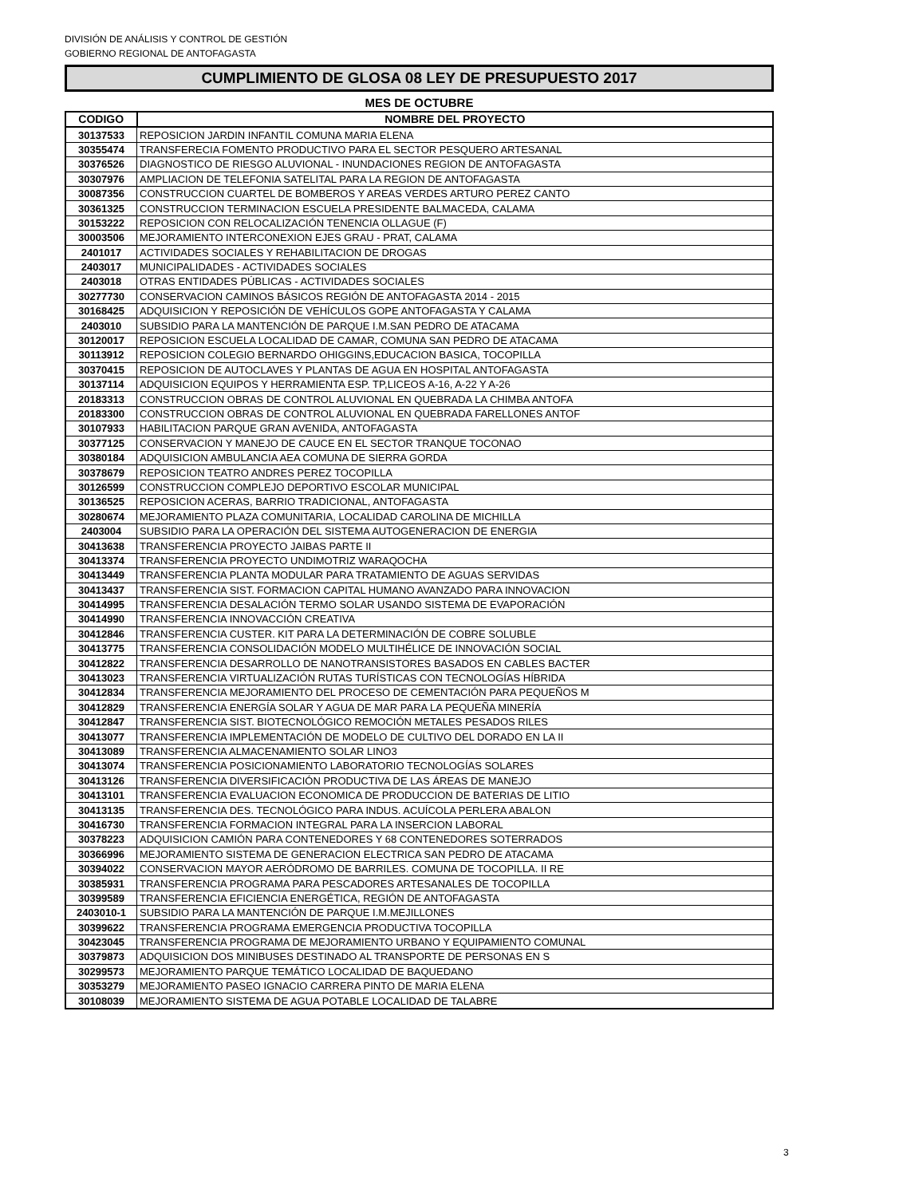DIVISIÓN DE ANÁLISIS Y CONTROL DE GESTIÓN
GOBIERNO REGIONAL DE ANTOFAGASTA
CUMPLIMIENTO DE GLOSA 08 LEY DE PRESUPUESTO 2017
MES DE OCTUBRE
| CODIGO | NOMBRE DEL PROYECTO |
| --- | --- |
| 30137533 | REPOSICION JARDIN INFANTIL COMUNA MARIA ELENA |
| 30355474 | TRANSFERECIA FOMENTO PRODUCTIVO PARA EL SECTOR PESQUERO ARTESANAL |
| 30376526 | DIAGNOSTICO DE RIESGO ALUVIONAL - INUNDACIONES REGION DE ANTOFAGASTA |
| 30307976 | AMPLIACION DE TELEFONIA SATELITAL PARA LA REGION DE ANTOFAGASTA |
| 30087356 | CONSTRUCCION CUARTEL DE BOMBEROS Y AREAS VERDES ARTURO PEREZ CANTO |
| 30361325 | CONSTRUCCION TERMINACION ESCUELA PRESIDENTE BALMACEDA, CALAMA |
| 30153222 | REPOSICION CON RELOCALIZACIÓN TENENCIA OLLAGUE (F) |
| 30003506 | MEJORAMIENTO INTERCONEXION EJES GRAU - PRAT, CALAMA |
| 2401017 | ACTIVIDADES SOCIALES Y REHABILITACION DE DROGAS |
| 2403017 | MUNICIPALIDADES - ACTIVIDADES SOCIALES |
| 2403018 | OTRAS ENTIDADES PÚBLICAS - ACTIVIDADES SOCIALES |
| 30277730 | CONSERVACION CAMINOS BÁSICOS REGIÓN DE ANTOFAGASTA 2014 - 2015 |
| 30168425 | ADQUISICION Y REPOSICIÓN DE VEHÍCULOS GOPE ANTOFAGASTA Y CALAMA |
| 2403010 | SUBSIDIO PARA LA MANTENCIÓN DE PARQUE I.M.SAN PEDRO DE ATACAMA |
| 30120017 | REPOSICION ESCUELA LOCALIDAD DE CAMAR, COMUNA SAN PEDRO DE ATACAMA |
| 30113912 | REPOSICION COLEGIO BERNARDO OHIGGINS,EDUCACION BASICA, TOCOPILLA |
| 30370415 | REPOSICION DE AUTOCLAVES Y PLANTAS DE AGUA EN HOSPITAL ANTOFAGASTA |
| 30137114 | ADQUISICION EQUIPOS Y HERRAMIENTA ESP. TP,LICEOS A-16, A-22 Y A-26 |
| 20183313 | CONSTRUCCION OBRAS DE CONTROL ALUVIONAL EN QUEBRADA LA CHIMBA ANTOFA |
| 20183300 | CONSTRUCCION OBRAS DE CONTROL ALUVIONAL EN QUEBRADA FARELLONES ANTOF |
| 30107933 | HABILITACION PARQUE GRAN AVENIDA, ANTOFAGASTA |
| 30377125 | CONSERVACION Y MANEJO DE CAUCE EN EL SECTOR TRANQUE TOCONAO |
| 30380184 | ADQUISICION AMBULANCIA AEA COMUNA DE SIERRA GORDA |
| 30378679 | REPOSICION TEATRO ANDRES PEREZ TOCOPILLA |
| 30126599 | CONSTRUCCION COMPLEJO DEPORTIVO ESCOLAR MUNICIPAL |
| 30136525 | REPOSICION ACERAS, BARRIO TRADICIONAL, ANTOFAGASTA |
| 30280674 | MEJORAMIENTO PLAZA COMUNITARIA, LOCALIDAD CAROLINA DE MICHILLA |
| 2403004 | SUBSIDIO PARA LA OPERACIÓN DEL SISTEMA AUTOGENERACION DE ENERGIA |
| 30413638 | TRANSFERENCIA PROYECTO JAIBAS PARTE II |
| 30413374 | TRANSFERENCIA PROYECTO UNDIMOTRIZ WARAQOCHA |
| 30413449 | TRANSFERENCIA PLANTA MODULAR PARA TRATAMIENTO DE AGUAS SERVIDAS |
| 30413437 | TRANSFERENCIA SIST. FORMACION CAPITAL HUMANO AVANZADO PARA INNOVACION |
| 30414995 | TRANSFERENCIA DESALACIÓN TERMO SOLAR USANDO SISTEMA DE EVAPORACIÓN |
| 30414990 | TRANSFERENCIA INNOVACCIÓN CREATIVA |
| 30412846 | TRANSFERENCIA CUSTER. KIT PARA LA DETERMINACIÓN DE COBRE SOLUBLE |
| 30413775 | TRANSFERENCIA CONSOLIDACIÓN MODELO MULTIHÉLICE DE INNOVACIÓN SOCIAL |
| 30412822 | TRANSFERENCIA DESARROLLO DE NANOTRANSISTORES BASADOS EN CABLES BACTER |
| 30413023 | TRANSFERENCIA VIRTUALIZACIÓN RUTAS TURÍSTICAS CON TECNOLOGÍAS HÍBRIDA |
| 30412834 | TRANSFERENCIA MEJORAMIENTO DEL PROCESO DE CEMENTACIÓN PARA PEQUEÑOS M |
| 30412829 | TRANSFERENCIA ENERGÍA SOLAR Y AGUA DE MAR PARA LA PEQUEÑA MINERÍA |
| 30412847 | TRANSFERENCIA SIST. BIOTECNOLÓGICO REMOCIÓN METALES PESADOS RILES |
| 30413077 | TRANSFERENCIA IMPLEMENTACIÓN DE MODELO DE CULTIVO DEL DORADO EN LA II |
| 30413089 | TRANSFERENCIA ALMACENAMIENTO SOLAR LINO3 |
| 30413074 | TRANSFERENCIA POSICIONAMIENTO LABORATORIO TECNOLOGÍAS SOLARES |
| 30413126 | TRANSFERENCIA DIVERSIFICACIÓN PRODUCTIVA DE LAS ÁREAS DE MANEJO |
| 30413101 | TRANSFERENCIA EVALUACION ECONOMICA DE PRODUCCION DE BATERIAS DE LITIO |
| 30413135 | TRANSFERENCIA DES. TECNOLÓGICO PARA INDUS. ACUÍCOLA PERLERA ABALON |
| 30416730 | TRANSFERENCIA FORMACION INTEGRAL PARA LA INSERCION LABORAL |
| 30378223 | ADQUISICION CAMIÓN PARA CONTENEDORES Y 68 CONTENEDORES SOTERRADOS |
| 30366996 | MEJORAMIENTO SISTEMA DE GENERACION ELECTRICA SAN PEDRO DE ATACAMA |
| 30394022 | CONSERVACION MAYOR AERÓDROMO DE BARRILES. COMUNA DE TOCOPILLA. II RE |
| 30385931 | TRANSFERENCIA PROGRAMA PARA PESCADORES ARTESANALES DE TOCOPILLA |
| 30399589 | TRANSFERENCIA EFICIENCIA ENERGÉTICA, REGIÓN DE ANTOFAGASTA |
| 2403010-1 | SUBSIDIO PARA LA MANTENCIÓN DE PARQUE I.M.MEJILLONES |
| 30399622 | TRANSFERENCIA PROGRAMA EMERGENCIA PRODUCTIVA TOCOPILLA |
| 30423045 | TRANSFERENCIA PROGRAMA DE MEJORAMIENTO URBANO Y EQUIPAMIENTO COMUNAL |
| 30379873 | ADQUISICION DOS MINIBUSES DESTINADO AL TRANSPORTE DE PERSONAS EN S |
| 30299573 | MEJORAMIENTO PARQUE TEMÁTICO LOCALIDAD DE BAQUEDANO |
| 30353279 | MEJORAMIENTO PASEO IGNACIO CARRERA PINTO DE MARIA ELENA |
| 30108039 | MEJORAMIENTO SISTEMA DE AGUA POTABLE LOCALIDAD DE TALABRE |
3